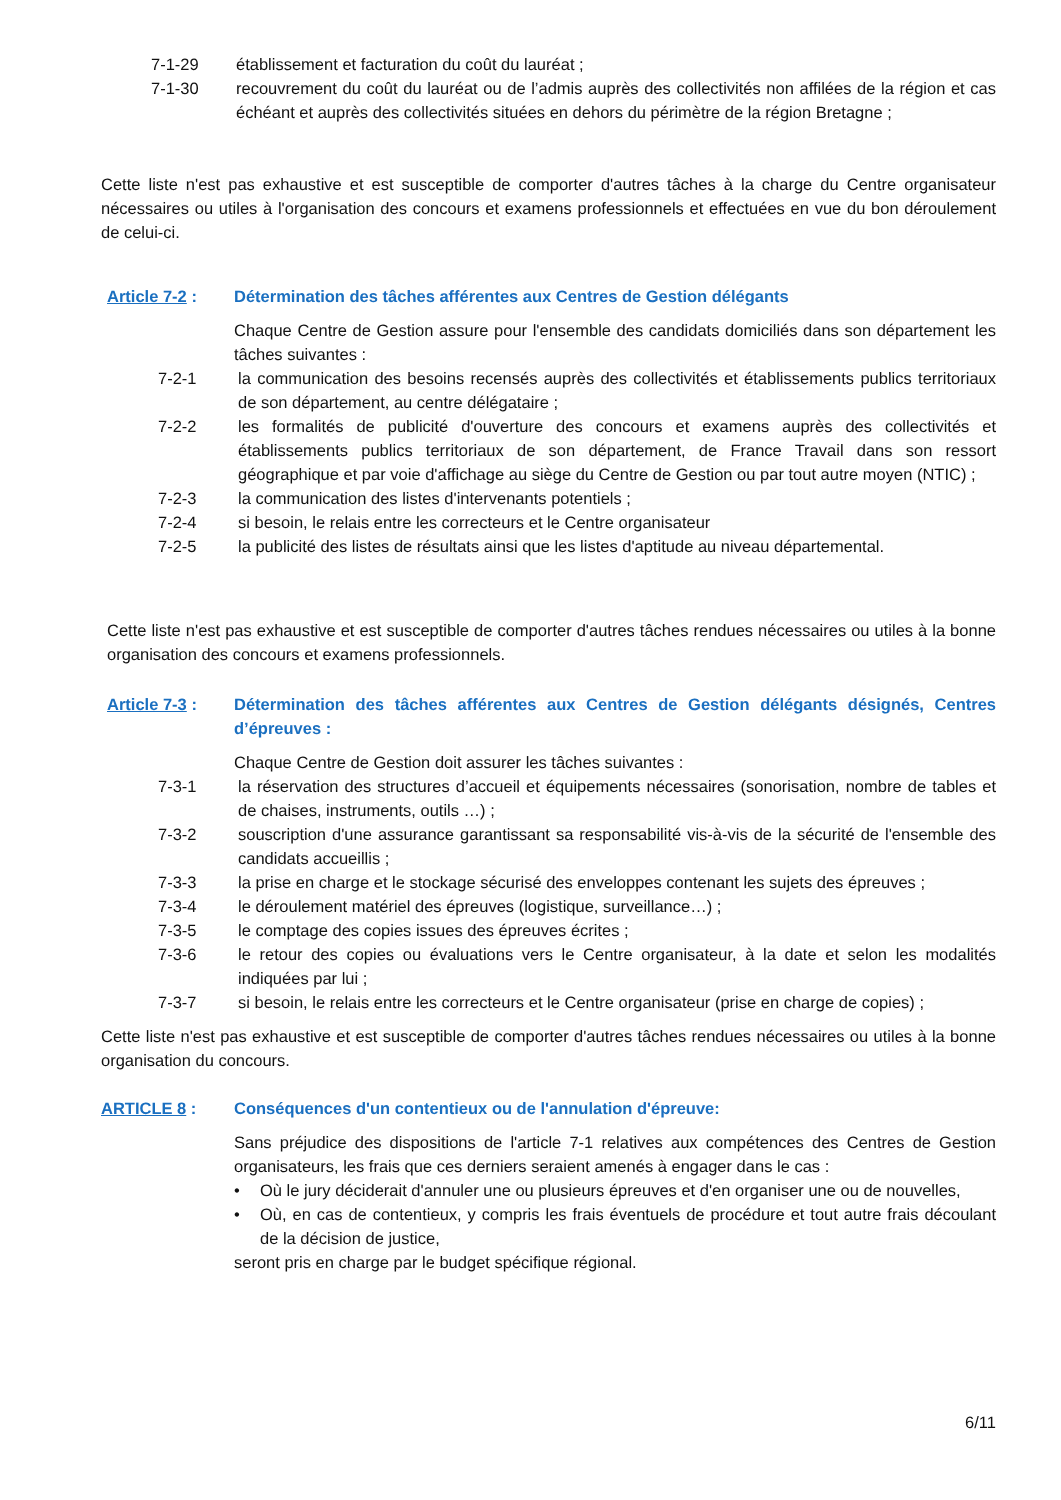7-1-29 établissement et facturation du coût du lauréat ;
7-1-30 recouvrement du coût du lauréat ou de l’admis auprès des collectivités non affilées de la région et cas échéant et auprès des collectivités situées en dehors du périmètre de la région Bretagne ;
Cette liste n'est pas exhaustive et est susceptible de comporter d'autres tâches à la charge du Centre organisateur nécessaires ou utiles à l'organisation des concours et examens professionnels et effectuées en vue du bon déroulement de celui-ci.
Article 7-2 :
Détermination des tâches afférentes aux Centres de Gestion délégants
Chaque Centre de Gestion assure pour l'ensemble des candidats domiciliés dans son département les tâches suivantes :
7-2-1 la communication des besoins recensés auprès des collectivités et établissements publics territoriaux de son département, au centre délégataire ;
7-2-2 les formalités de publicité d'ouverture des concours et examens auprès des collectivités et établissements publics territoriaux de son département, de France Travail dans son ressort géographique et par voie d'affichage au siège du Centre de Gestion ou par tout autre moyen (NTIC) ;
7-2-3 la communication des listes d'intervenants potentiels ;
7-2-4 si besoin, le relais entre les correcteurs et le Centre organisateur
7-2-5 la publicité des listes de résultats ainsi que les listes d'aptitude au niveau départemental.
Cette liste n'est pas exhaustive et est susceptible de comporter d'autres tâches rendues nécessaires ou utiles à la bonne organisation des concours et examens professionnels.
Article 7-3 :
Détermination des tâches afférentes aux Centres de Gestion délégants désignés, Centres d’épreuves :
Chaque Centre de Gestion doit assurer les tâches suivantes :
7-3-1 la réservation des structures d’accueil et équipements nécessaires (sonorisation, nombre de tables et de chaises, instruments, outils …) ;
7-3-2 souscription d'une assurance garantissant sa responsabilité vis-à-vis de la sécurité de l'ensemble des candidats accueillis ;
7-3-3 la prise en charge et le stockage sécurisé des enveloppes contenant les sujets des épreuves ;
7-3-4 le déroulement matériel des épreuves (logistique, surveillance…) ;
7-3-5 le comptage des copies issues des épreuves écrites ;
7-3-6 le retour des copies ou évaluations vers le Centre organisateur, à la date et selon les modalités indiquées par lui ;
7-3-7 si besoin, le relais entre les correcteurs et le Centre organisateur (prise en charge de copies) ;
Cette liste n'est pas exhaustive et est susceptible de comporter d'autres tâches rendues nécessaires ou utiles à la bonne organisation du concours.
ARTICLE 8 : Conséquences d'un contentieux ou de l'annulation d'épreuve:
Sans préjudice des dispositions de l'article 7-1 relatives aux compétences des Centres de Gestion organisateurs, les frais que ces derniers seraient amenés à engager dans le cas :
• Où le jury déciderait d'annuler une ou plusieurs épreuves et d'en organiser une ou de nouvelles,
• Où, en cas de contentieux, y compris les frais éventuels de procédure et tout autre frais découlant de la décision de justice,
seront pris en charge par le budget spécifique régional.
6/11